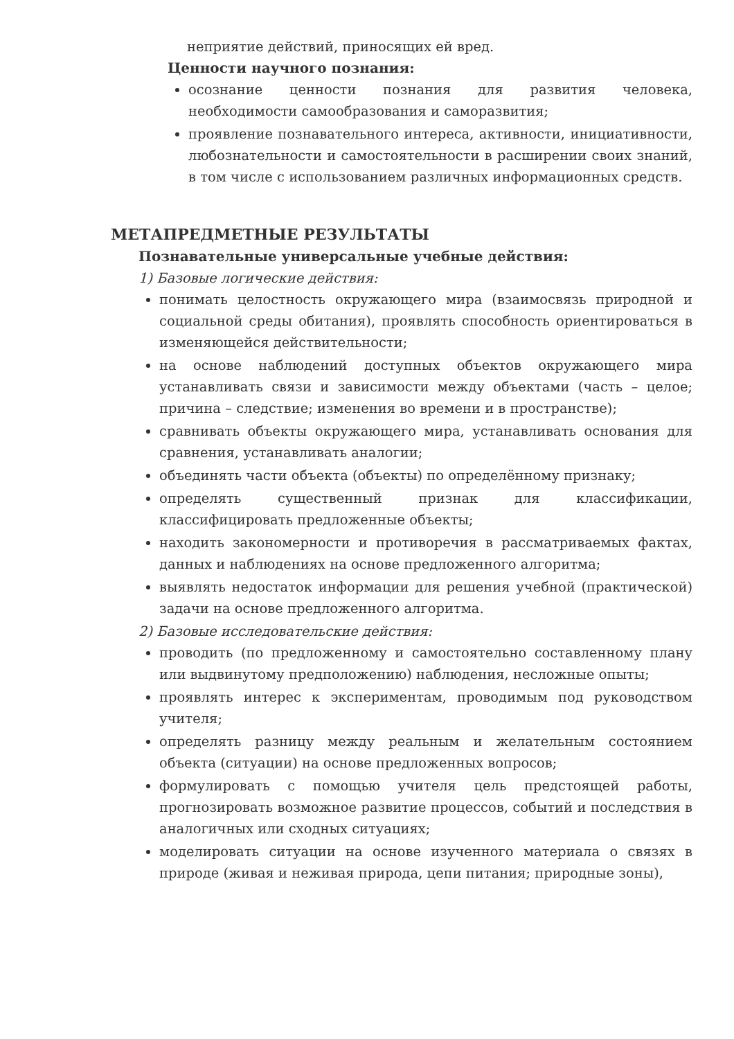неприятие действий, приносящих ей вред.
Ценности научного познания:
осознание ценности познания для развития человека, необходимости самообразования и саморазвития;
проявление познавательного интереса, активности, инициативности, любознательности и самостоятельности в расширении своих знаний, в том числе с использованием различных информационных средств.
МЕТАПРЕДМЕТНЫЕ РЕЗУЛЬТАТЫ
Познавательные универсальные учебные действия:
1) Базовые логические действия:
понимать целостность окружающего мира (взаимосвязь природной и социальной среды обитания), проявлять способность ориентироваться в изменяющейся действительности;
на основе наблюдений доступных объектов окружающего мира устанавливать связи и зависимости между объектами (часть – целое; причина – следствие; изменения во времени и в пространстве);
сравнивать объекты окружающего мира, устанавливать основания для сравнения, устанавливать аналогии;
объединять части объекта (объекты) по определённому признаку;
определять существенный признак для классификации, классифицировать предложенные объекты;
находить закономерности и противоречия в рассматриваемых фактах, данных и наблюдениях на основе предложенного алгоритма;
выявлять недостаток информации для решения учебной (практической) задачи на основе предложенного алгоритма.
2) Базовые исследовательские действия:
проводить (по предложенному и самостоятельно составленному плану или выдвинутому предположению) наблюдения, несложные опыты;
проявлять интерес к экспериментам, проводимым под руководством учителя;
определять разницу между реальным и желательным состоянием объекта (ситуации) на основе предложенных вопросов;
формулировать с помощью учителя цель предстоящей работы, прогнозировать возможное развитие процессов, событий и последствия в аналогичных или сходных ситуациях;
моделировать ситуации на основе изученного материала о связях в природе (живая и неживая природа, цепи питания; природные зоны),